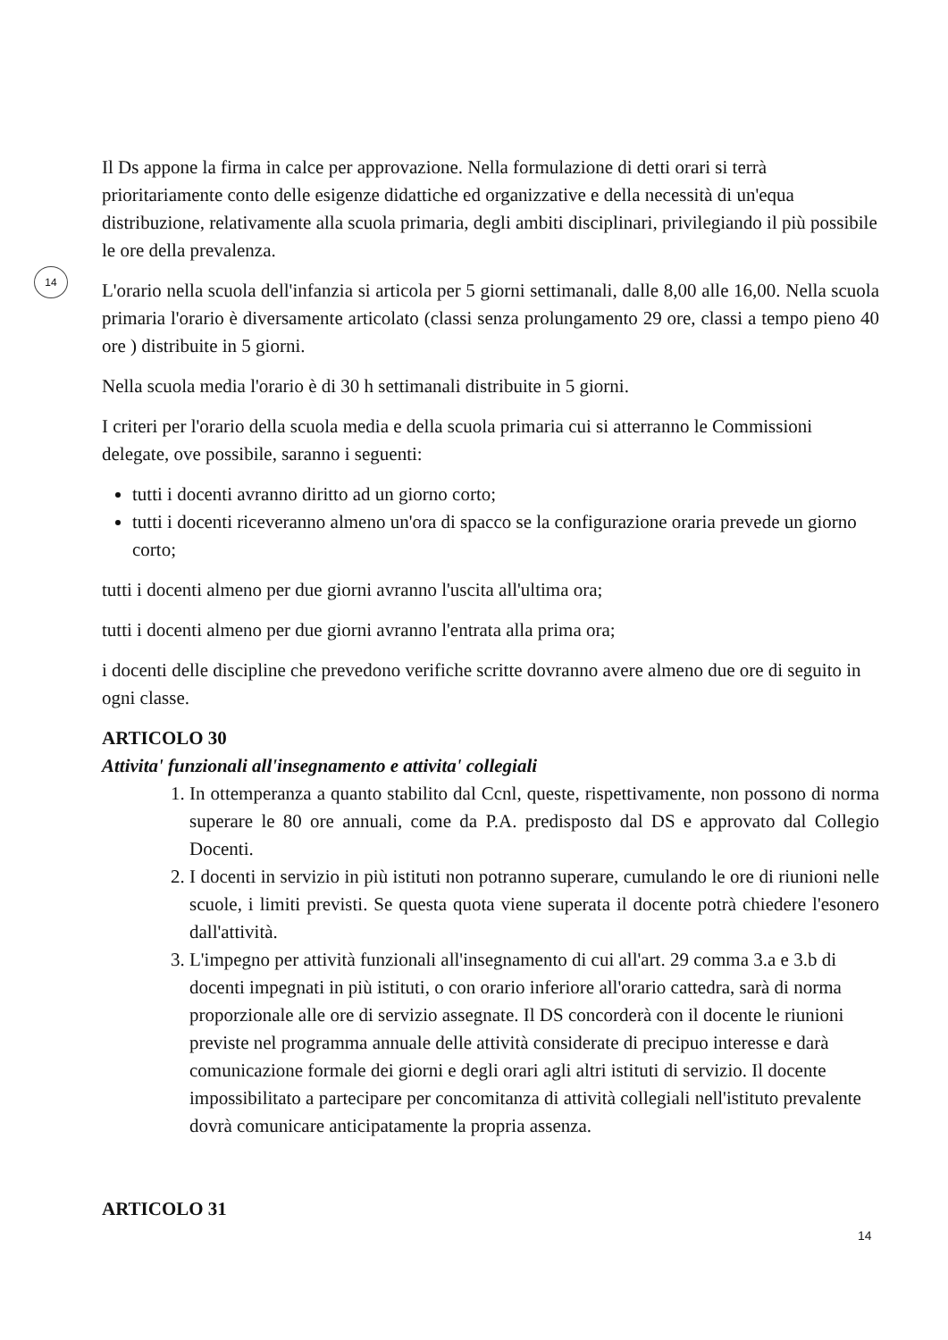14
Il Ds appone la firma in calce per approvazione. Nella formulazione di detti orari si terrà prioritariamente conto delle esigenze didattiche ed organizzative e della necessità di un'equa distribuzione, relativamente alla scuola primaria, degli ambiti disciplinari, privilegiando il più possibile le ore della prevalenza.
L'orario nella scuola dell'infanzia si articola per 5 giorni settimanali, dalle 8,00 alle 16,00. Nella scuola primaria l'orario è diversamente articolato (classi senza prolungamento 29 ore, classi a tempo pieno 40 ore ) distribuite in 5 giorni.
Nella scuola media l'orario è di 30 h settimanali distribuite in 5 giorni.
I criteri per l'orario della scuola media e della scuola primaria cui si atterranno le Commissioni delegate, ove possibile, saranno i seguenti:
tutti i docenti avranno diritto ad un giorno corto;
tutti i docenti riceveranno almeno un'ora di spacco se la configurazione oraria prevede un giorno corto;
tutti i docenti almeno per due giorni avranno l'uscita all'ultima ora;
tutti i docenti almeno per due giorni avranno l'entrata alla prima ora;
i docenti delle discipline che prevedono verifiche scritte dovranno avere almeno due ore di seguito in ogni classe.
ARTICOLO 30
Attivita' funzionali all'insegnamento e attivita' collegiali
1. In ottemperanza a quanto stabilito dal Ccnl, queste, rispettivamente, non possono di norma superare le 80 ore annuali, come da P.A. predisposto dal DS e approvato dal Collegio Docenti.
2. I docenti in servizio in più istituti non potranno superare, cumulando le ore di riunioni nelle scuole, i limiti previsti. Se questa quota viene superata il docente potrà chiedere l'esonero dall'attività.
3. L'impegno per attività funzionali all'insegnamento di cui all'art. 29 comma 3.a e 3.b di docenti impegnati in più istituti, o con orario inferiore all'orario cattedra, sarà di norma proporzionale alle ore di servizio assegnate. Il DS concorderà con il docente le riunioni previste nel programma annuale delle attività considerate di precipuo interesse e darà comunicazione formale dei giorni e degli orari agli altri istituti di servizio. Il docente impossibilitato a partecipare per concomitanza di attività collegiali nell'istituto prevalente dovrà comunicare anticipatamente la propria assenza.
ARTICOLO 31
14